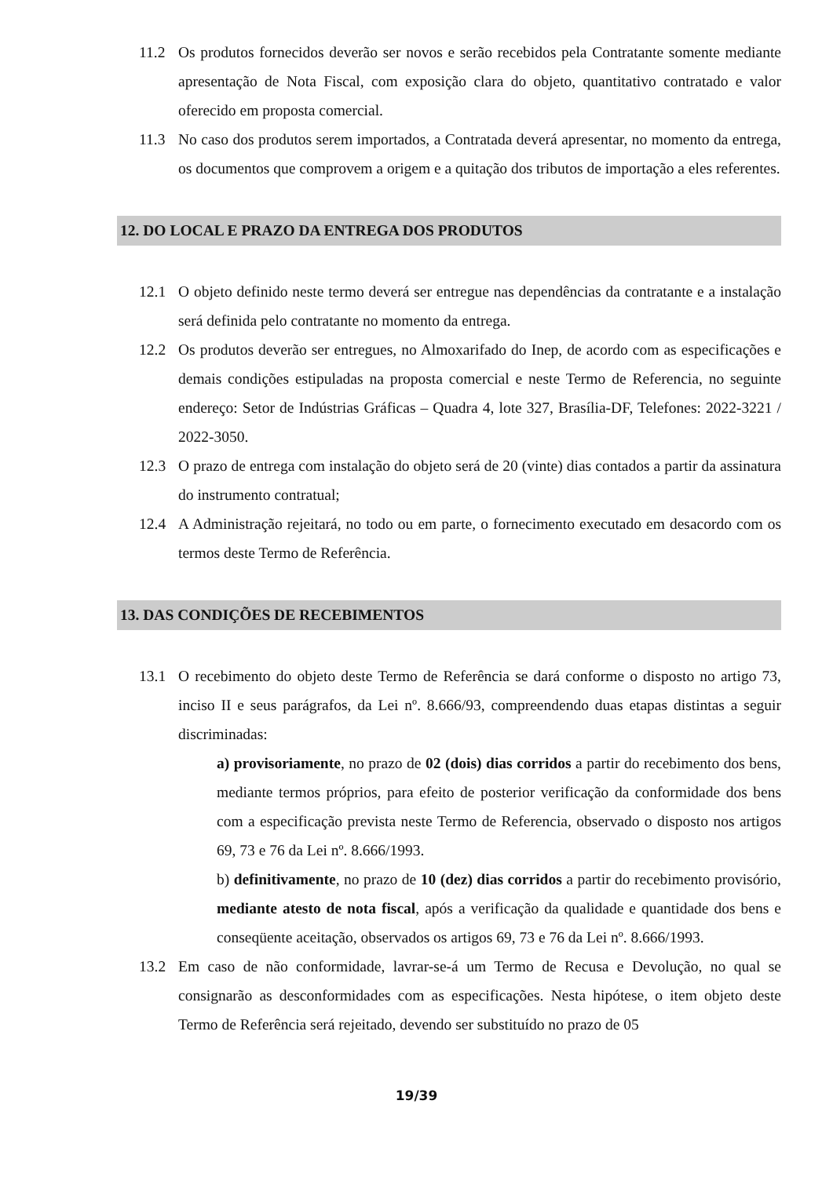11.2 Os produtos fornecidos deverão ser novos e serão recebidos pela Contratante somente mediante apresentação de Nota Fiscal, com exposição clara do objeto, quantitativo contratado e valor oferecido em proposta comercial.
11.3 No caso dos produtos serem importados, a Contratada deverá apresentar, no momento da entrega, os documentos que comprovem a origem e a quitação dos tributos de importação a eles referentes.
12. DO LOCAL E PRAZO DA ENTREGA DOS PRODUTOS
12.1 O objeto definido neste termo deverá ser entregue nas dependências da contratante e a instalação será definida pelo contratante no momento da entrega.
12.2 Os produtos deverão ser entregues, no Almoxarifado do Inep, de acordo com as especificações e demais condições estipuladas na proposta comercial e neste Termo de Referencia, no seguinte endereço: Setor de Indústrias Gráficas – Quadra 4, lote 327, Brasília-DF, Telefones: 2022-3221 / 2022-3050.
12.3 O prazo de entrega com instalação do objeto será de 20 (vinte) dias contados a partir da assinatura do instrumento contratual;
12.4 A Administração rejeitará, no todo ou em parte, o fornecimento executado em desacordo com os termos deste Termo de Referência.
13. DAS CONDIÇÕES DE RECEBIMENTOS
13.1 O recebimento do objeto deste Termo de Referência se dará conforme o disposto no artigo 73, inciso II e seus parágrafos, da Lei nº. 8.666/93, compreendendo duas etapas distintas a seguir discriminadas:
a) provisoriamente, no prazo de 02 (dois) dias corridos a partir do recebimento dos bens, mediante termos próprios, para efeito de posterior verificação da conformidade dos bens com a especificação prevista neste Termo de Referencia, observado o disposto nos artigos 69, 73 e 76 da Lei nº. 8.666/1993.
b) definitivamente, no prazo de 10 (dez) dias corridos a partir do recebimento provisório, mediante atesto de nota fiscal, após a verificação da qualidade e quantidade dos bens e conseqüente aceitação, observados os artigos 69, 73 e 76 da Lei nº. 8.666/1993.
13.2 Em caso de não conformidade, lavrar-se-á um Termo de Recusa e Devolução, no qual se consignarão as desconformidades com as especificações. Nesta hipótese, o item objeto deste Termo de Referência será rejeitado, devendo ser substituído no prazo de 05
19/39